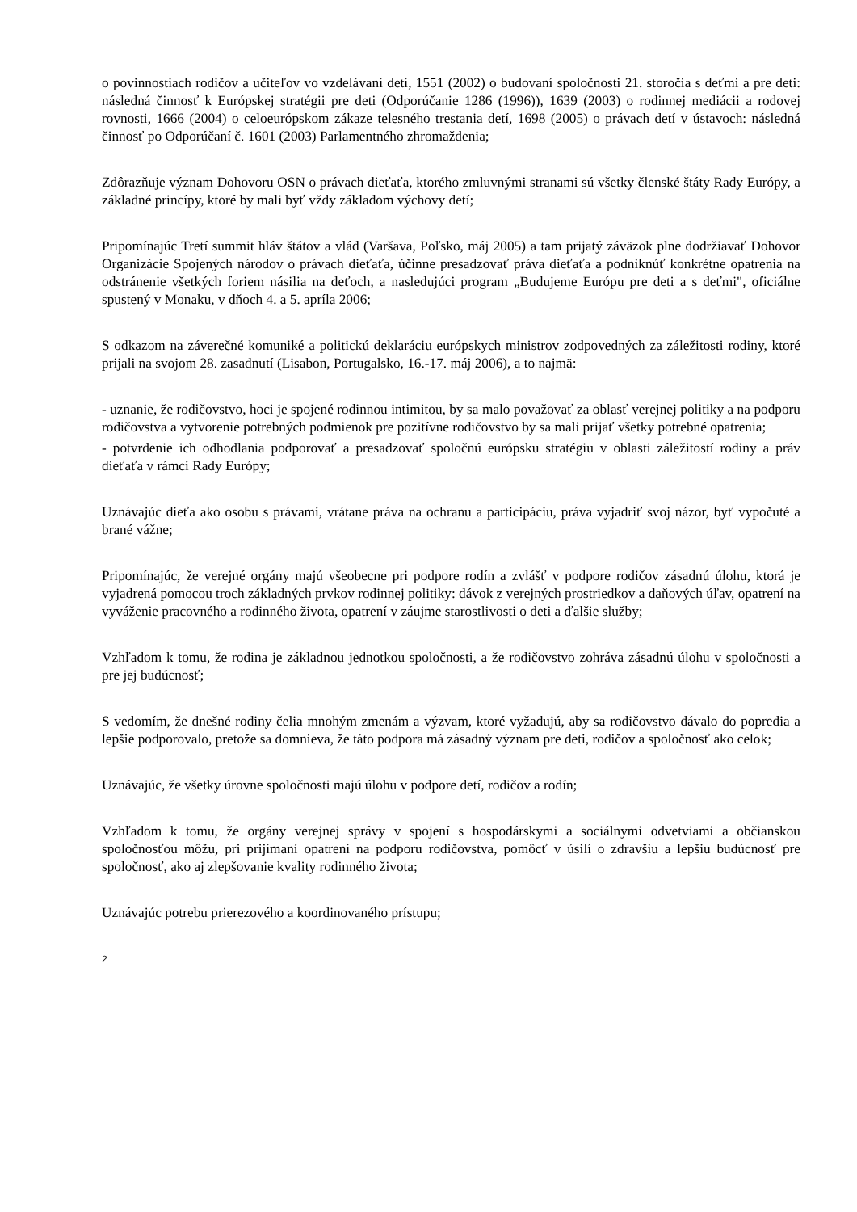o povinnostiach rodičov a učiteľov vo vzdelávaní detí, 1551 (2002) o budovaní spoločnosti 21. storočia s deťmi a pre deti: následná činnosť k Európskej stratégii pre deti (Odporúčanie 1286 (1996)), 1639 (2003) o rodinnej mediácii a rodovej rovnosti, 1666 (2004) o celoeurópskom zákaze telesného trestania detí, 1698 (2005) o právach detí v ústavoch: následná činnosť po Odporúčaní č. 1601 (2003) Parlamentného zhromaždenia;
Zdôrazňuje význam Dohovoru OSN o právach dieťaťa, ktorého zmluvnými stranami sú všetky členské štáty Rady Európy, a základné princípy, ktoré by mali byť vždy základom výchovy detí;
Pripomínajúc Tretí summit hláv štátov a vlád (Varšava, Poľsko, máj 2005) a tam prijatý záväzok plne dodržiavať Dohovor Organizácie Spojených národov o právach dieťaťa, účinne presadzovať práva dieťaťa a podniknúť konkrétne opatrenia na odstránenie všetkých foriem násilia na deťoch, a nasledujúci program „Budujeme Európu pre deti a s deťmi", oficiálne spustený v Monaku, v dňoch 4. a 5. apríla 2006;
S odkazom na záverečné komuniké a politickú deklaráciu európskych ministrov zodpovedných za záležitosti rodiny, ktoré prijali na svojom 28. zasadnutí (Lisabon, Portugalsko, 16.-17. máj 2006), a to najmä:
- uznanie, že rodičovstvo, hoci je spojené rodinnou intimitou, by sa malo považovať za oblasť verejnej politiky a na podporu rodičovstva a vytvorenie potrebných podmienok pre pozitívne rodičovstvo by sa mali prijať všetky potrebné opatrenia;
- potvrdenie ich odhodlania podporovať a presadzovať spoločnú európsku stratégiu v oblasti záležitostí rodiny a práv dieťaťa v rámci Rady Európy;
Uznávajúc dieťa ako osobu s právami, vrátane práva na ochranu a participáciu, práva vyjadriť svoj názor, byť vypočuté a brané vážne;
Pripomínajúc, že verejné orgány majú všeobecne pri podpore rodín a zvlášť v podpore rodičov zásadnú úlohu, ktorá je vyjadrená pomocou troch základných prvkov rodinnej politiky: dávok z verejných prostriedkov a daňových úľav, opatrení na vyváženie pracovného a rodinného života, opatrení v záujme starostlivosti o deti a ďalšie služby;
Vzhľadom k tomu, že rodina je základnou jednotkou spoločnosti, a že rodičovstvo zohráva zásadnú úlohu v spoločnosti a pre jej budúcnosť;
S vedomím, že dnešné rodiny čelia mnohým zmenám a výzvam, ktoré vyžadujú, aby sa rodičovstvo dávalo do popredia a lepšie podporovalo, pretože sa domnieva, že táto podpora má zásadný význam pre deti, rodičov a spoločnosť ako celok;
Uznávajúc, že všetky úrovne spoločnosti majú úlohu v podpore detí, rodičov a rodín;
Vzhľadom k tomu, že orgány verejnej správy v spojení s hospodárskymi a sociálnymi odvetviami a občianskou spoločnosťou môžu, pri prijímaní opatrení na podporu rodičovstva, pomôcť v úsilí o zdravšiu a lepšiu budúcnosť pre spoločnosť, ako aj zlepšovanie kvality rodinného života;
Uznávajúc potrebu prierezového a koordinovaného prístupu;
2